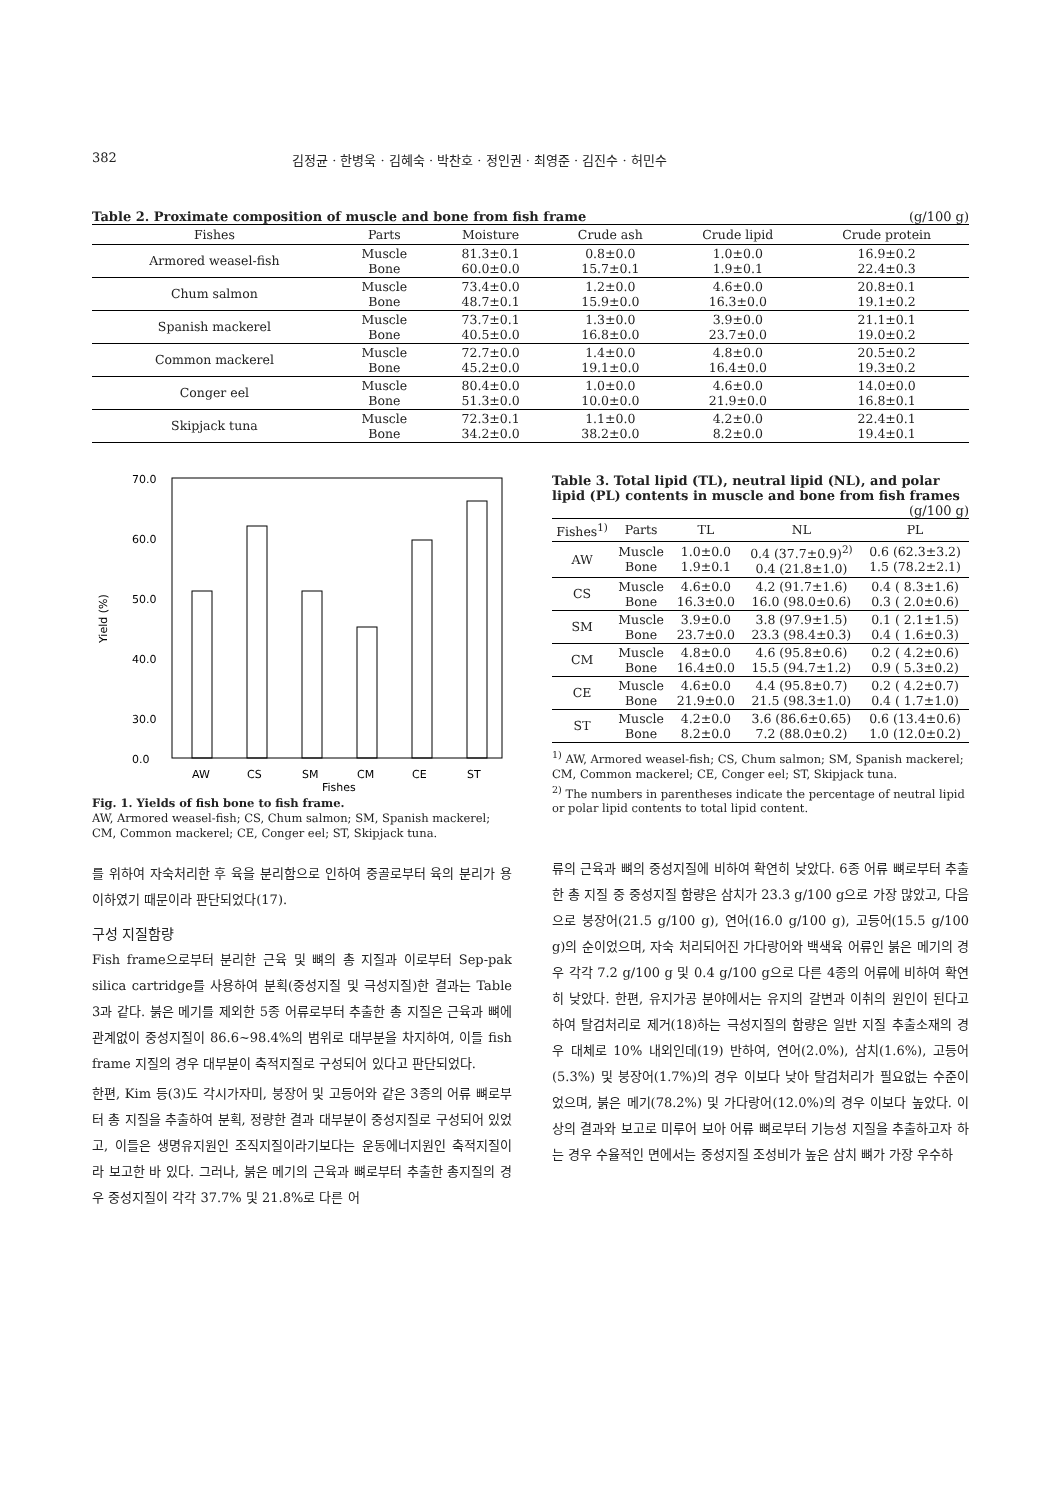382 김정균 · 한병욱 · 김혜숙 · 박찬호 · 정인권 · 최영준 · 김진수 · 허민수
Table 2. Proximate composition of muscle and bone from fish frame (g/100 g)
| Fishes | Parts | Moisture | Crude ash | Crude lipid | Crude protein |
| --- | --- | --- | --- | --- | --- |
| Armored weasel-fish | Muscle Bone | 81.3±0.1 60.0±0.0 | 0.8±0.0 15.7±0.1 | 1.0±0.0 1.9±0.1 | 16.9±0.2 22.4±0.3 |
| Chum salmon | Muscle Bone | 73.4±0.0 48.7±0.1 | 1.2±0.0 15.9±0.0 | 4.6±0.0 16.3±0.0 | 20.8±0.1 19.1±0.2 |
| Spanish mackerel | Muscle Bone | 73.7±0.1 40.5±0.0 | 1.3±0.0 16.8±0.0 | 3.9±0.0 23.7±0.0 | 21.1±0.1 19.0±0.2 |
| Common mackerel | Muscle Bone | 72.7±0.0 45.2±0.0 | 1.4±0.0 19.1±0.0 | 4.8±0.0 16.4±0.0 | 20.5±0.2 19.3±0.2 |
| Conger eel | Muscle Bone | 80.4±0.0 51.3±0.0 | 1.0±0.0 10.0±0.0 | 4.6±0.0 21.9±0.0 | 14.0±0.0 16.8±0.1 |
| Skipjack tuna | Muscle Bone | 72.3±0.1 34.2±0.0 | 1.1±0.0 38.2±0.0 | 4.2±0.0 8.2±0.0 | 22.4±0.1 19.4±0.1 |
70.0
60.0
50.0
40.0
30.0
0.0
AW
CS
SM
CM
CE
ST
Fishes
Yield (%)
Fig. 1. Yields of fish bone to fish frame.
AW, Armored weasel-fish; CS, Chum salmon; SM, Spanish mackerel; CM, Common mackerel; CE, Conger eel; ST, Skipjack tuna.
를 위하여 자숙처리한 후 육을 분리함으로 인하여 중골로부터 육의 분리가 용이하였기 때문이라 판단되었다(17).
구성 지질함량
Fish frame으로부터 분리한 근육 및 뼈의 총 지질과 이로부터 Sep-pak silica cartridge를 사용하여 분획(중성지질 및 극성지질)한 결과는 Table 3과 같다. 붉은 메기를 제외한 5종 어류로부터 추출한 총 지질은 근육과 뼈에 관계없이 중성지질이 86.6~98.4%의 범위로 대부분을 차지하여, 이들 fish frame 지질의 경우 대부분이 축적지질로 구성되어 있다고 판단되었다.
한편, Kim 등(3)도 각시가자미, 붕장어 및 고등어와 같은 3종의 어류 뼈로부터 총 지질을 추출하여 분획, 정량한 결과 대부분이 중성지질로 구성되어 있었고, 이들은 생명유지원인 조직지질이라기보다는 운동에너지원인 축적지질이라 보고한 바 있다. 그러나, 붉은 메기의 근육과 뼈로부터 추출한 총지질의 경우 중성지질이 각각 37.7% 및 21.8%로 다른 어
Table 3. Total lipid (TL), neutral lipid (NL), and polar lipid (PL) contents in muscle and bone from fish frames
(g/100 g)
| Fishes<sup>1)</sup> | Parts | TL | NL | PL |
| --- | --- | --- | --- | --- |
| AW | Muscle Bone | 1.0±0.0 1.9±0.1 | 0.4 (37.7±0.9)<sup>2)</sup> 0.4 (21.8±1.0) | 0.6 (62.3±3.2) 1.5 (78.2±2.1) |
| CS | Muscle Bone | 4.6±0.0 16.3±0.0 | 4.2 (91.7±1.6) 16.0 (98.0±0.6) | 0.4 ( 8.3±1.6) 0.3 ( 2.0±0.6) |
| SM | Muscle Bone | 3.9±0.0 23.7±0.0 | 3.8 (97.9±1.5) 23.3 (98.4±0.3) | 0.1 ( 2.1±1.5) 0.4 ( 1.6±0.3) |
| CM | Muscle Bone | 4.8±0.0 16.4±0.0 | 4.6 (95.8±0.6) 15.5 (94.7±1.2) | 0.2 ( 4.2±0.6) 0.9 ( 5.3±0.2) |
| CE | Muscle Bone | 4.6±0.0 21.9±0.0 | 4.4 (95.8±0.7) 21.5 (98.3±1.0) | 0.2 ( 4.2±0.7) 0.4 ( 1.7±1.0) |
| ST | Muscle Bone | 4.2±0.0 8.2±0.0 | 3.6 (86.6±0.65) 7.2 (88.0±0.2) | 0.6 (13.4±0.6) 1.0 (12.0±0.2) |
<sup>1)</sup> AW, Armored weasel-fish; CS, Chum salmon; SM, Spanish mackerel; CM, Common mackerel; CE, Conger eel; ST, Skipjack tuna.
<sup>2)</sup> The numbers in parentheses indicate the percentage of neutral lipid or polar lipid contents to total lipid content.
류의 근육과 뼈의 중성지질에 비하여 확연히 낮았다. 6종 어류 뼈로부터 추출한 총 지질 중 중성지질 함량은 삼치가 23.3 g/100 g으로 가장 많았고, 다음으로 붕장어(21.5 g/100 g), 연어(16.0 g/100 g), 고등어(15.5 g/100 g)의 순이었으며, 자숙 처리되어진 가다랑어와 백색육 어류인 붉은 메기의 경우 각각 7.2 g/100 g 및 0.4 g/100 g으로 다른 4종의 어류에 비하여 확연히 낮았다. 한편, 유지가공 분야에서는 유지의 갈변과 이취의 원인이 된다고 하여 탈검처리로 제거(18)하는 극성지질의 함량은 일반 지질 추출소재의 경우 대체로 10% 내외인데(19) 반하여, 연어(2.0%), 삼치(1.6%), 고등어(5.3%) 및 붕장어(1.7%)의 경우 이보다 낮아 탈검처리가 필요없는 수준이었으며, 붉은 메기(78.2%) 및 가다랑어(12.0%)의 경우 이보다 높았다. 이상의 결과와 보고로 미루어 보아 어류 뼈로부터 기능성 지질을 추출하고자 하는 경우 수율적인 면에서는 중성지질 조성비가 높은 삼치 뼈가 가장 우수하